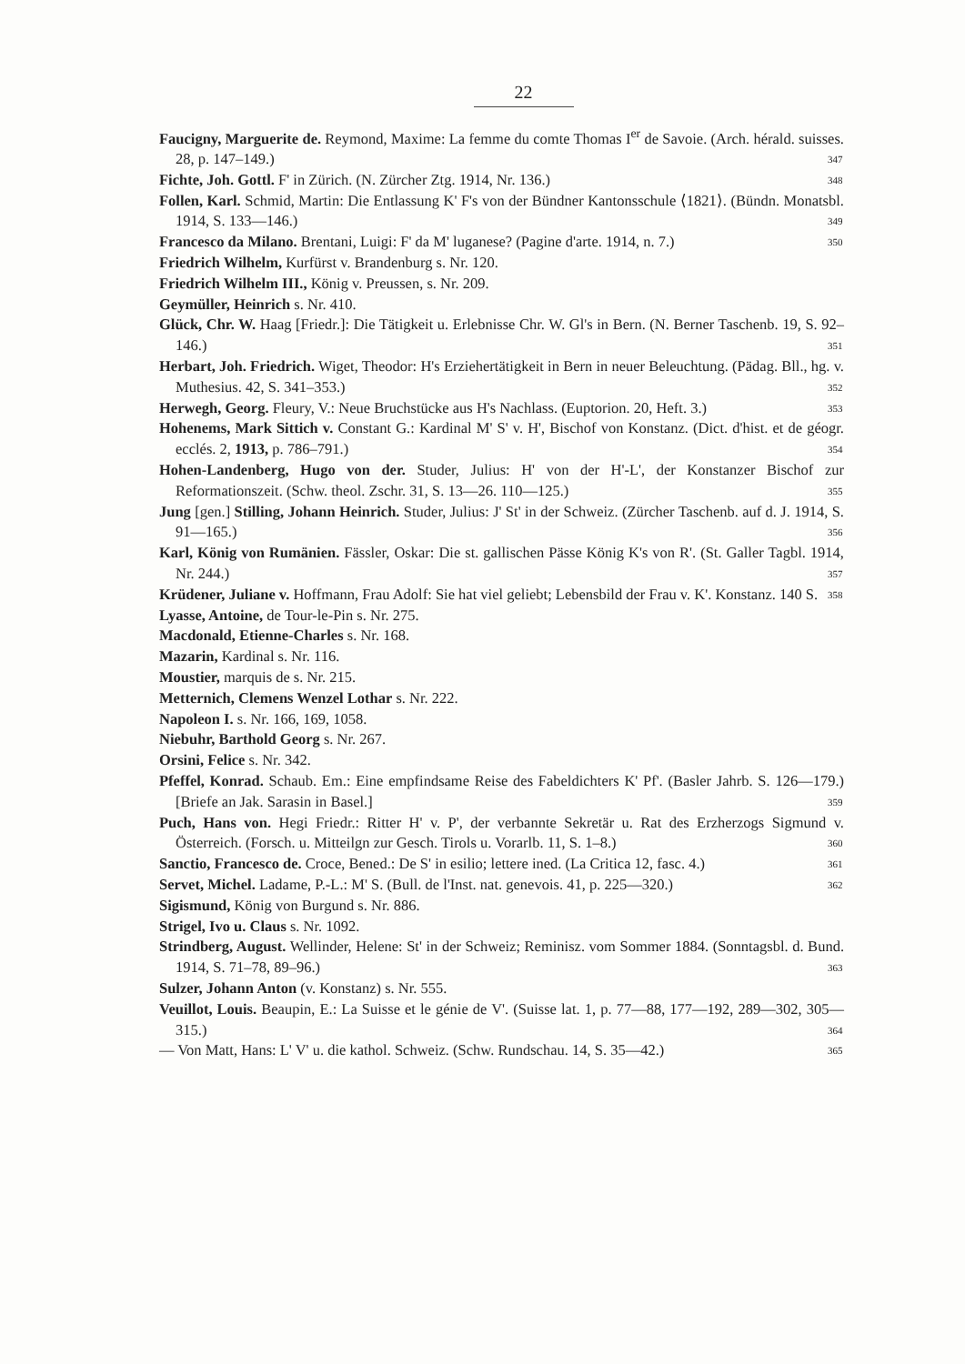22
Faucigny, Marguerite de. Reymond, Maxime: La femme du comte Thomas I<sup>er</sup> de Savoie. (Arch. hérald. suisses. 28, p. 147–149.) 347
Fichte, Joh. Gottl. F' in Zürich. (N. Zürcher Ztg. 1914, Nr. 136.) 348
Follen, Karl. Schmid, Martin: Die Entlassung K' F's von der Bündner Kantonsschule ⟨1821⟩. (Bündn. Monatsbl. 1914, S. 133—146.) 349
Francesco da Milano. Brentani, Luigi: F' da M' luganese? (Pagine d'arte. 1914, n. 7.) 350
Friedrich Wilhelm, Kurfürst v. Brandenburg s. Nr. 120.
Friedrich Wilhelm III., König v. Preussen, s. Nr. 209.
Geymüller, Heinrich s. Nr. 410.
Glück, Chr. W. Haag [Friedr.]: Die Tätigkeit u. Erlebnisse Chr. W. Gl's in Bern. (N. Berner Taschenb. 19, S. 92–146.) 351
Herbart, Joh. Friedrich. Wiget, Theodor: H's Erziehertätigkeit in Bern in neuer Beleuchtung. (Pädag. Bll., hg. v. Muthesius. 42, S. 341–353.) 352
Herwegh, Georg. Fleury, V.: Neue Bruchstücke aus H's Nachlass. (Euptorion. 20, Heft. 3.) 353
Hohenems, Mark Sittich v. Constant G.: Kardinal M' S' v. H', Bischof von Konstanz. (Dict. d'hist. et de géogr. ecclés. 2, 1913, p. 786–791.) 354
Hohen-Landenberg, Hugo von der. Studer, Julius: H' von der H'-L', der Konstanzer Bischof zur Reformationszeit. (Schw. theol. Zschr. 31, S. 13—26. 110—125.) 355
Jung [gen.] Stilling, Johann Heinrich. Studer, Julius: J' St' in der Schweiz. (Zürcher Taschenb. auf d. J. 1914, S. 91—165.) 356
Karl, König von Rumänien. Fässler, Oskar: Die st. gallischen Pässe König K's von R'. (St. Galler Tagbl. 1914, Nr. 244.) 357
Krüdener, Juliane v. Hoffmann, Frau Adolf: Sie hat viel geliebt; Lebensbild der Frau v. K'. Konstanz. 140 S. 358
Lyasse, Antoine, de Tour-le-Pin s. Nr. 275.
Macdonald, Etienne-Charles s. Nr. 168.
Mazarin, Kardinal s. Nr. 116.
Moustier, marquis de s. Nr. 215.
Metternich, Clemens Wenzel Lothar s. Nr. 222.
Napoleon I. s. Nr. 166, 169, 1058.
Niebuhr, Barthold Georg s. Nr. 267.
Orsini, Felice s. Nr. 342.
Pfeffel, Konrad. Schaub. Em.: Eine empfindsame Reise des Fabeldichters K' Pf'. (Basler Jahrb. S. 126—179.) [Briefe an Jak. Sarasin in Basel.] 359
Puch, Hans von. Hegi Friedr.: Ritter H' v. P', der verbannte Sekretär u. Rat des Erzherzogs Sigmund v. Österreich. (Forsch. u. Mitteilgn zur Gesch. Tirols u. Vorarlb. 11, S. 1–8.) 360
Sanctio, Francesco de. Croce, Bened.: De S' in esilio; lettere ined. (La Critica 12, fasc. 4.) 361
Servet, Michel. Ladame, P.-L.: M' S. (Bull. de l'Inst. nat. genevois. 41, p. 225—320.) 362
Sigismund, König von Burgund s. Nr. 886.
Strigel, Ivo u. Claus s. Nr. 1092.
Strindberg, August. Wellinder, Helene: St' in der Schweiz; Reminisz. vom Sommer 1884. (Sonntagsbl. d. Bund. 1914, S. 71–78, 89–96.) 363
Sulzer, Johann Anton (v. Konstanz) s. Nr. 555.
Veuillot, Louis. Beaupin, E.: La Suisse et le génie de V'. (Suisse lat. 1, p. 77—88, 177—192, 289—302, 305—315.) 364
— Von Matt, Hans: L' V' u. die kathol. Schweiz. (Schw. Rundschau. 14, S. 35—42.) 365